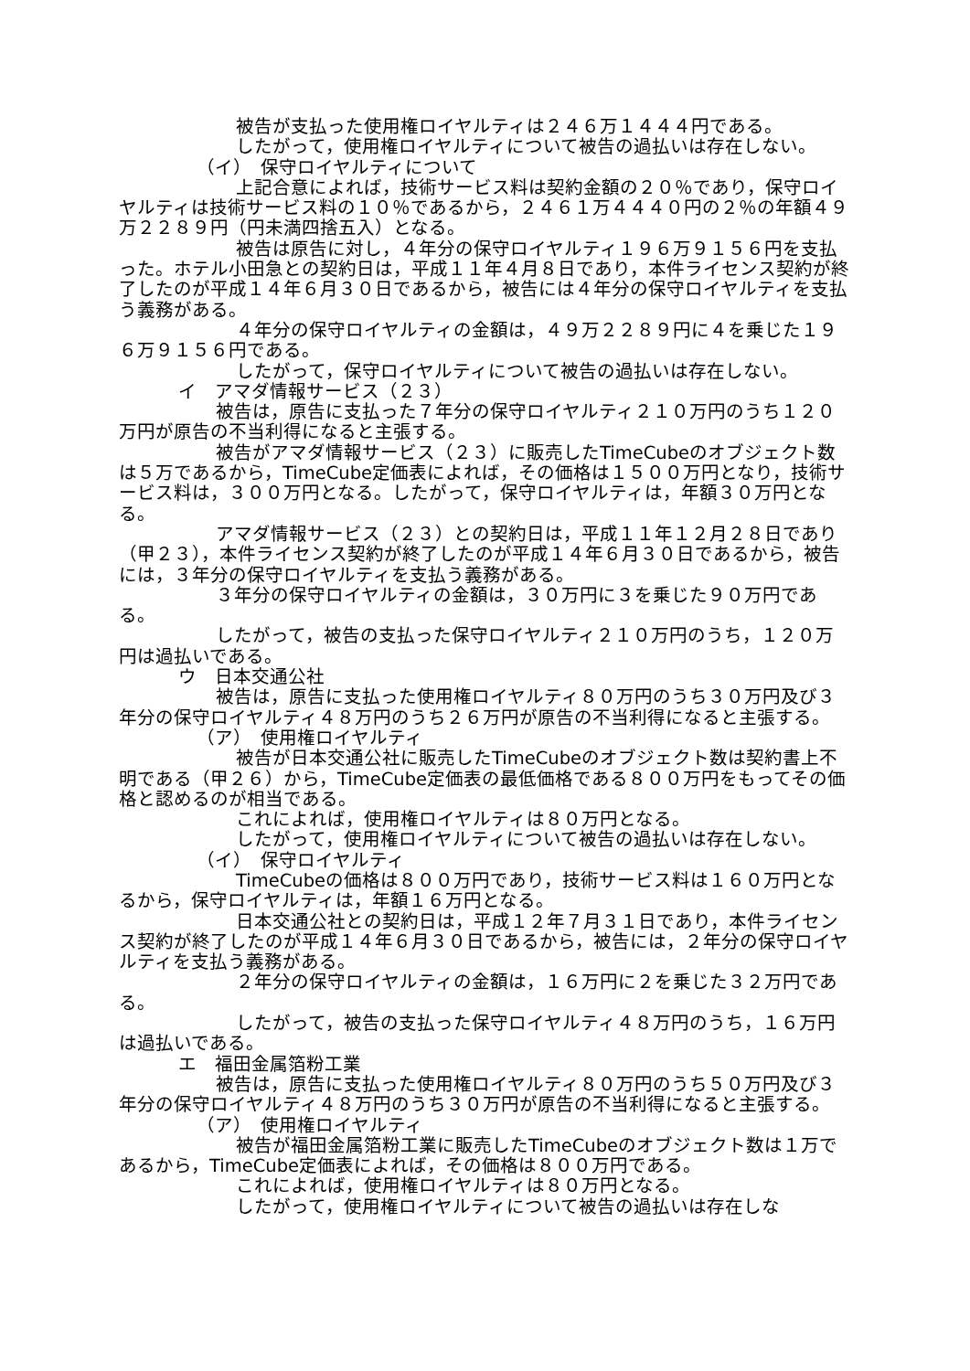被告が支払った使用権ロイヤルティは２４６万１４４４円である。
したがって，使用権ロイヤルティについて被告の過払いは存在しない。
（イ）　保守ロイヤルティについて
上記合意によれば，技術サービス料は契約金額の２０％であり，保守ロイヤルティは技術サービス料の１０％であるから，２４６１万４４４０円の２％の年額４９万２２８９円（円未満四捨五入）となる。
被告は原告に対し，４年分の保守ロイヤルティ１９６万９１５６円を支払った。ホテル小田急との契約日は，平成１１年４月８日であり，本件ライセンス契約が終了したのが平成１４年６月３０日であるから，被告には４年分の保守ロイヤルティを支払う義務がある。
４年分の保守ロイヤルティの金額は，４９万２２８９円に４を乗じた１９６万９１５６円である。
したがって，保守ロイヤルティについて被告の過払いは存在しない。
イ　アマダ情報サービス（２３）
被告は，原告に支払った７年分の保守ロイヤルティ２１０万円のうち１２０万円が原告の不当利得になると主張する。
被告がアマダ情報サービス（２３）に販売したTimeCubeのオブジェクト数は５万であるから，TimeCube定価表によれば，その価格は１５００万円となり，技術サービス料は，３００万円となる。したがって，保守ロイヤルティは，年額３０万円となる。
アマダ情報サービス（２３）との契約日は，平成１１年１２月２８日であり（甲２３），本件ライセンス契約が終了したのが平成１４年６月３０日であるから，被告には，３年分の保守ロイヤルティを支払う義務がある。
３年分の保守ロイヤルティの金額は，３０万円に３を乗じた９０万円である。
したがって，被告の支払った保守ロイヤルティ２１０万円のうち，１２０万円は過払いである。
ウ　日本交通公社
被告は，原告に支払った使用権ロイヤルティ８０万円のうち３０万円及び３年分の保守ロイヤルティ４８万円のうち２６万円が原告の不当利得になると主張する。
（ア）　使用権ロイヤルティ
被告が日本交通公社に販売したTimeCubeのオブジェクト数は契約書上不明である（甲２６）から，TimeCube定価表の最低価格である８００万円をもってその価格と認めるのが相当である。
これによれば，使用権ロイヤルティは８０万円となる。
したがって，使用権ロイヤルティについて被告の過払いは存在しない。
（イ）　保守ロイヤルティ
TimeCubeの価格は８００万円であり，技術サービス料は１６０万円となるから，保守ロイヤルティは，年額１６万円となる。
日本交通公社との契約日は，平成１２年７月３１日であり，本件ライセンス契約が終了したのが平成１４年６月３０日であるから，被告には，２年分の保守ロイヤルティを支払う義務がある。
２年分の保守ロイヤルティの金額は，１６万円に２を乗じた３２万円である。
したがって，被告の支払った保守ロイヤルティ４８万円のうち，１６万円は過払いである。
エ　福田金属箔粉工業
被告は，原告に支払った使用権ロイヤルティ８０万円のうち５０万円及び３年分の保守ロイヤルティ４８万円のうち３０万円が原告の不当利得になると主張する。
（ア）　使用権ロイヤルティ
被告が福田金属箔粉工業に販売したTimeCubeのオブジェクト数は１万であるから，TimeCube定価表によれば，その価格は８００万円である。
これによれば，使用権ロイヤルティは８０万円となる。
したがって，使用権ロイヤルティについて被告の過払いは存在しな